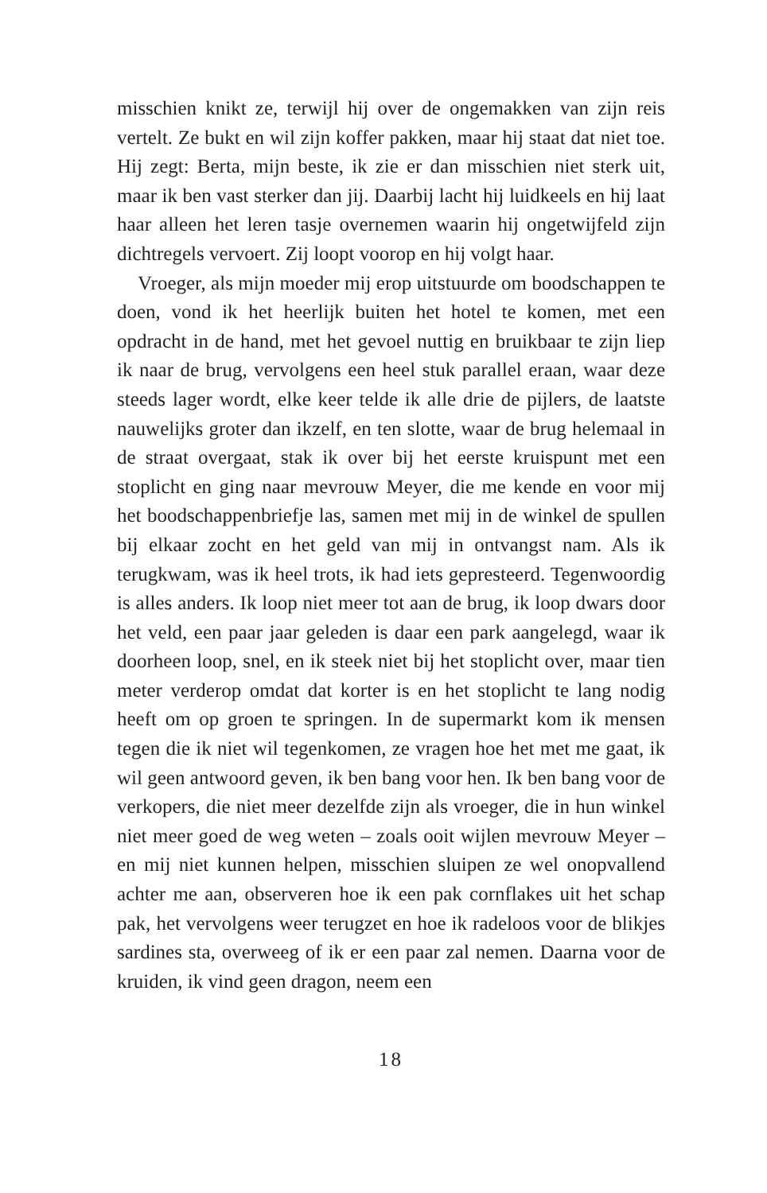misschien knikt ze, terwijl hij over de ongemakken van zijn reis vertelt. Ze bukt en wil zijn koffer pakken, maar hij staat dat niet toe. Hij zegt: Berta, mijn beste, ik zie er dan misschien niet sterk uit, maar ik ben vast sterker dan jij. Daarbij lacht hij luidkeels en hij laat haar alleen het leren tasje overnemen waarin hij ongetwijfeld zijn dichtregels vervoert. Zij loopt voorop en hij volgt haar.
Vroeger, als mijn moeder mij erop uitstuurde om boodschappen te doen, vond ik het heerlijk buiten het hotel te komen, met een opdracht in de hand, met het gevoel nuttig en bruikbaar te zijn liep ik naar de brug, vervolgens een heel stuk parallel eraan, waar deze steeds lager wordt, elke keer telde ik alle drie de pijlers, de laatste nauwelijks groter dan ikzelf, en ten slotte, waar de brug helemaal in de straat overgaat, stak ik over bij het eerste kruispunt met een stoplicht en ging naar mevrouw Meyer, die me kende en voor mij het boodschappenbriefje las, samen met mij in de winkel de spullen bij elkaar zocht en het geld van mij in ontvangst nam. Als ik terugkwam, was ik heel trots, ik had iets gepresteerd. Tegenwoordig is alles anders. Ik loop niet meer tot aan de brug, ik loop dwars door het veld, een paar jaar geleden is daar een park aangelegd, waar ik doorheen loop, snel, en ik steek niet bij het stoplicht over, maar tien meter verderop omdat dat korter is en het stoplicht te lang nodig heeft om op groen te springen. In de supermarkt kom ik mensen tegen die ik niet wil tegenkomen, ze vragen hoe het met me gaat, ik wil geen antwoord geven, ik ben bang voor hen. Ik ben bang voor de verkopers, die niet meer dezelfde zijn als vroeger, die in hun winkel niet meer goed de weg weten – zoals ooit wijlen mevrouw Meyer – en mij niet kunnen helpen, misschien sluipen ze wel onopvallend achter me aan, observeren hoe ik een pak cornflakes uit het schap pak, het vervolgens weer terugzet en hoe ik radeloos voor de blikjes sardines sta, overweeg of ik er een paar zal nemen. Daarna voor de kruiden, ik vind geen dragon, neem een
18